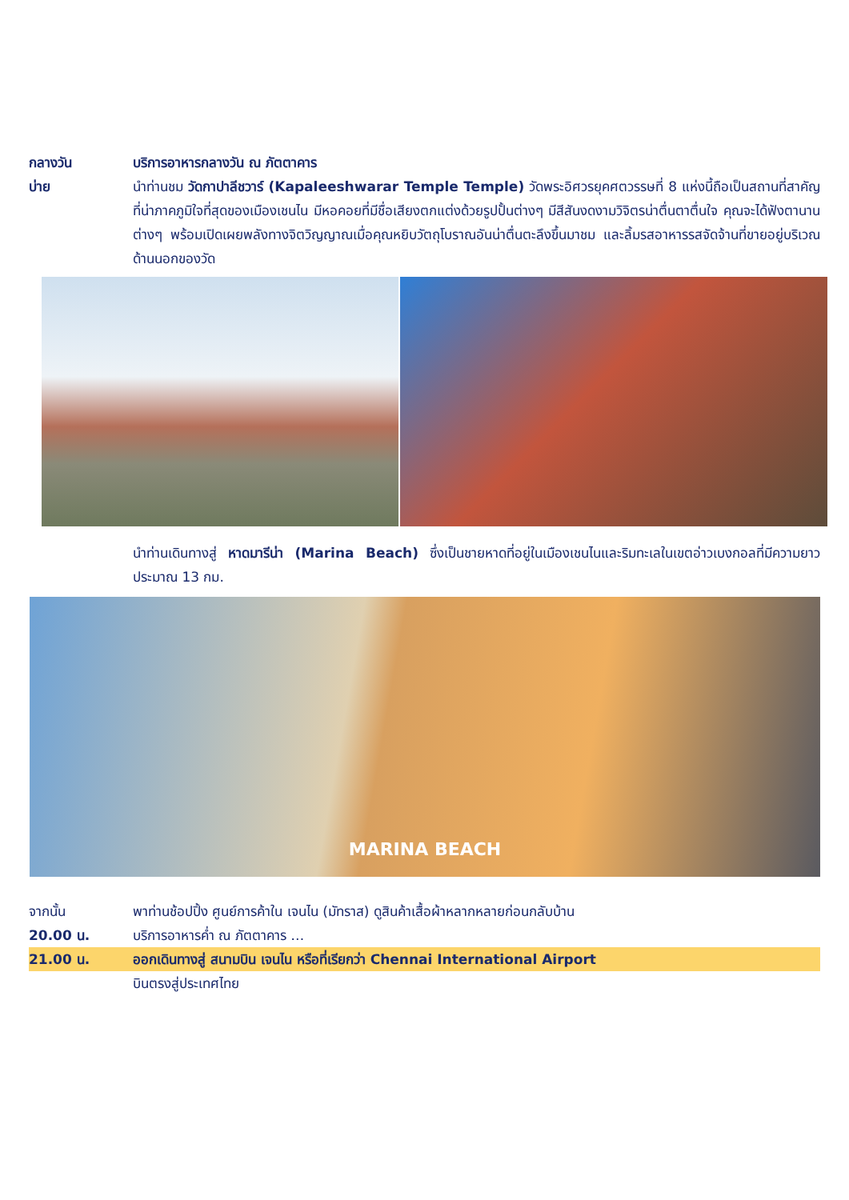กลางวัน บริการอาหารกลางวัน ณ ภัตตาคาร
บ่าย นำท่านชม วัดกาปาลีชวาร์ (Kapaleeshwarar Temple Temple) วัดพระอิศวรยุคศตวรรษที่ 8 แห่งนี้ถือเป็นสถานที่สาคัญที่น่าภาคภูมิใจที่สุดของเมืองเชนไน มีหอคอยที่มีชื่อเสียงตกแต่งด้วยรูปปั้นต่างๆ มีสีสันงดงามวิจิตรน่าตื่นตาตื่นใจ คุณจะได้ฟังตานานต่างๆ พร้อมเปิดเผยพลังทางจิตวิญญาณเมื่อคุณหยิบวัตถุโบราณอันน่าตื่นตะลึงขึ้นมาชม และลิ้มรสอาหารรสจัดจ้านที่ขายอยู่บริเวณด้านนอกของวัด
นำท่านเดินทางสู่ หาดมารีน่า (Marina Beach) ซึ่งเป็นชายหาดที่อยู่ในเมืองเชนไนและริมทะเลในเขตอ่าวเบงกอลที่มีความยาวประมาณ 13 กม.
MARINA BEACH
จากนั้น พาท่านช้อปปิ้ง ศูนย์การค้าใน เจนไน (มัทราส) ดูสินค้าเสื้อผ้าหลากหลายก่อนกลับบ้าน
20.00 น. บริการอาหารค่ำ ณ ภัตตาคาร …
21.00 น. ออกเดินทางสู่ สนามบิน เจนไน หรือที่เรียกว่า Chennai International Airport
บินตรงสู่ประเทศไทย